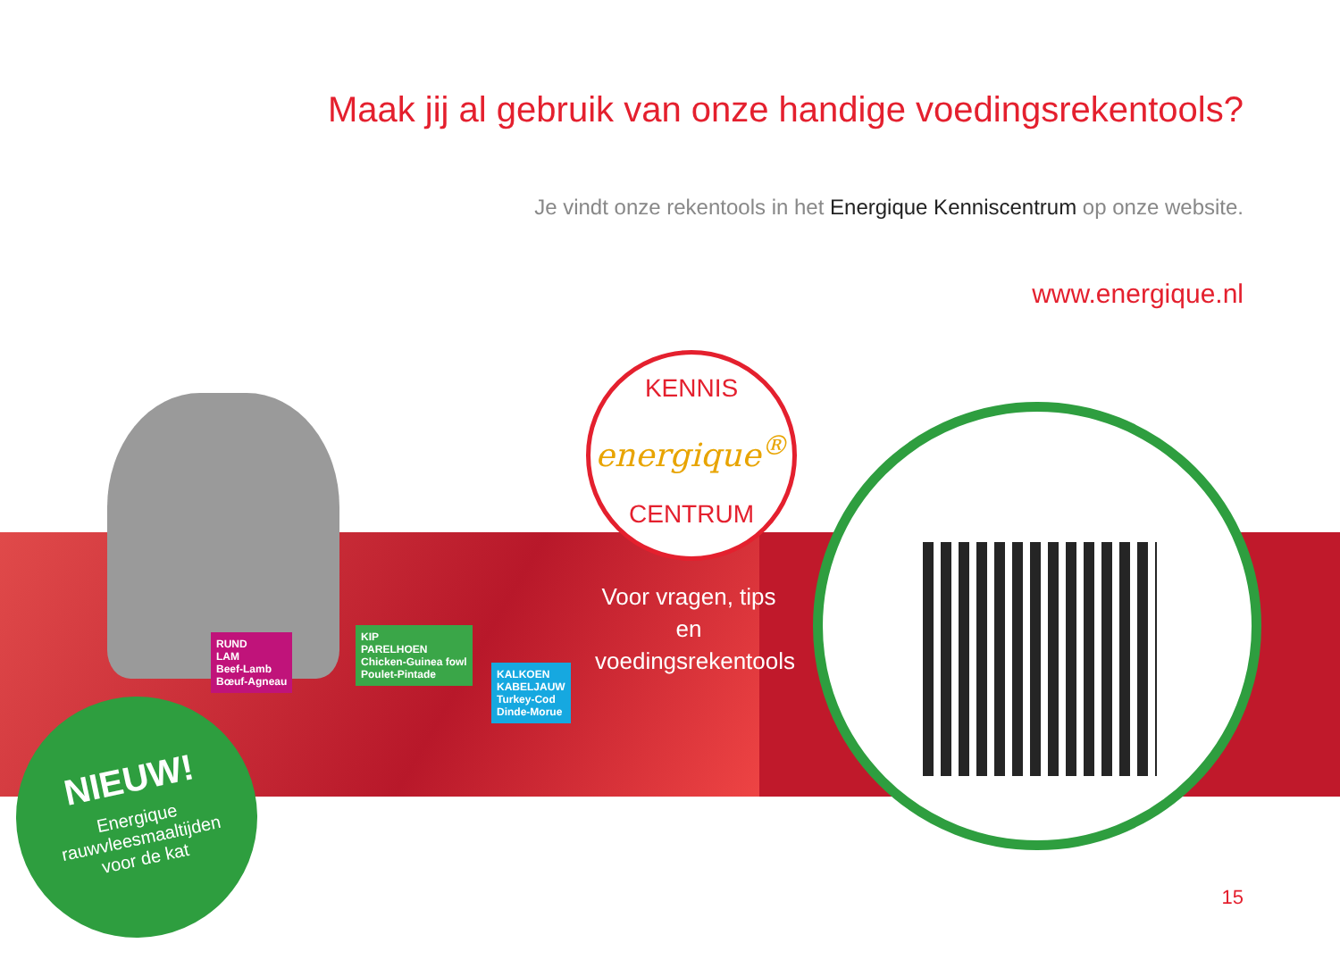Maak jij al gebruik van onze handige voedingsrekentools?
Je vindt onze rekentools in het Energique Kenniscentrum op onze website.
www.energique.nl
RUND
LAM
Beef-Lamb
Bœuf-Agneau
KIP
PARELHOEN
Chicken-Guinea fowl
Poulet-Pintade
KALKOEN
KABELJAUW
Turkey-Cod
Dinde-Morue
KENNIS
energique<sup>®</sup>
CENTRUM
Voor vragen, tips en voedingsrekentools
NIEUW!
Energique
rauwvleesmaaltijden
voor de kat
15